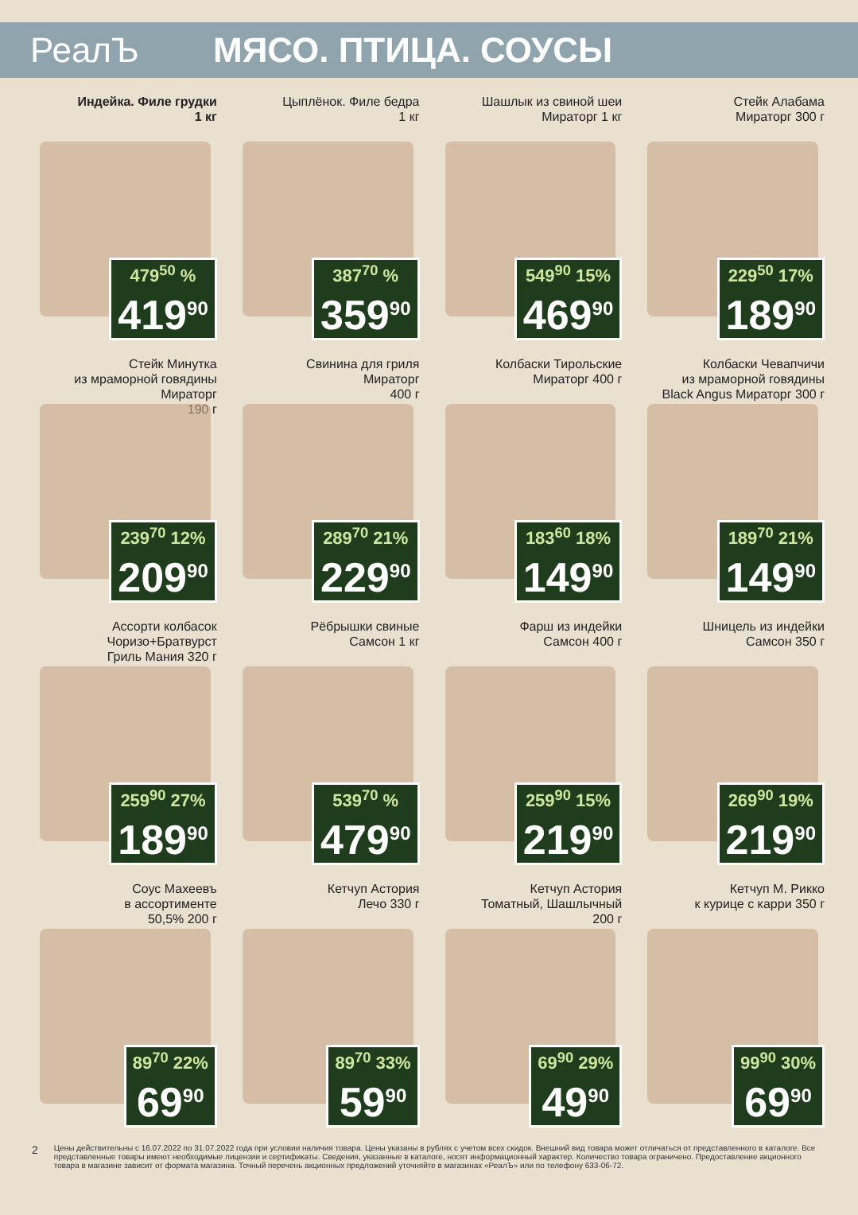РеалЪ МЯСО. ПТИЦА. СОУСЫ
Индейка. Филе грудки
1 кг
479<sup>50</sup> %
419<sup>90</sup>
Цыплёнок. Филе бедра
1 кг
387<sup>70</sup> %
359<sup>90</sup>
Шашлык из свиной шеи
Мираторг 1 кг
549<sup>90</sup> 15%
469<sup>90</sup>
Стейк Алабама
Мираторг 300 г
229<sup>50</sup> 17%
189<sup>90</sup>
Стейк Минутка
из мраморной говядины
Мираторг
190 г
239<sup>70</sup> 12%
209<sup>90</sup>
Свинина для гриля
Мираторг
400 г
289<sup>70</sup> 21%
229<sup>90</sup>
Колбаски Тирольские
Мираторг 400 г
183<sup>60</sup> 18%
149<sup>90</sup>
Колбаски Чевапчичи
из мраморной говядины
Black Angus Мираторг 300 г
189<sup>70</sup> 21%
149<sup>90</sup>
Ассорти колбасок
Чоризо+Братвурст
Гриль Мания 320 г
259<sup>90</sup> 27%
189<sup>90</sup>
Рёбрышки свиные
Самсон 1 кг
539<sup>70</sup> %
479<sup>90</sup>
Фарш из индейки
Самсон 400 г
259<sup>90</sup> 15%
219<sup>90</sup>
Шницель из индейки
Самсон 350 г
269<sup>90</sup> 19%
219<sup>90</sup>
Соус Махеевъ
в ассортименте
50,5% 200 г
89<sup>70</sup> 22%
69<sup>90</sup>
Кетчуп Астория
Лечо 330 г
89<sup>70</sup> 33%
59<sup>90</sup>
Кетчуп Астория
Томатный, Шашлычный
200 г
69<sup>90</sup> 29%
49<sup>90</sup>
Кетчуп М. Рикко
к курице с карри 350 г
99<sup>90</sup> 30%
69<sup>90</sup>
2
Цены действительны с 16.07.2022 по 31.07.2022 года при условии наличия товара. Цены указаны в рублях с учетом всех скидок. Внешний вид товара может отличаться от представленного в каталоге. Все представленные товары имеют необходимые лицензии и сертификаты. Сведения, указанные в каталоге, носят информационный характер. Количество товара ограничено. Предоставление акционного товара в магазине зависит от формата магазина. Точный перечень акционных предложений уточняйте в магазинах «РеалЪ» или по телефону 633-06-72.